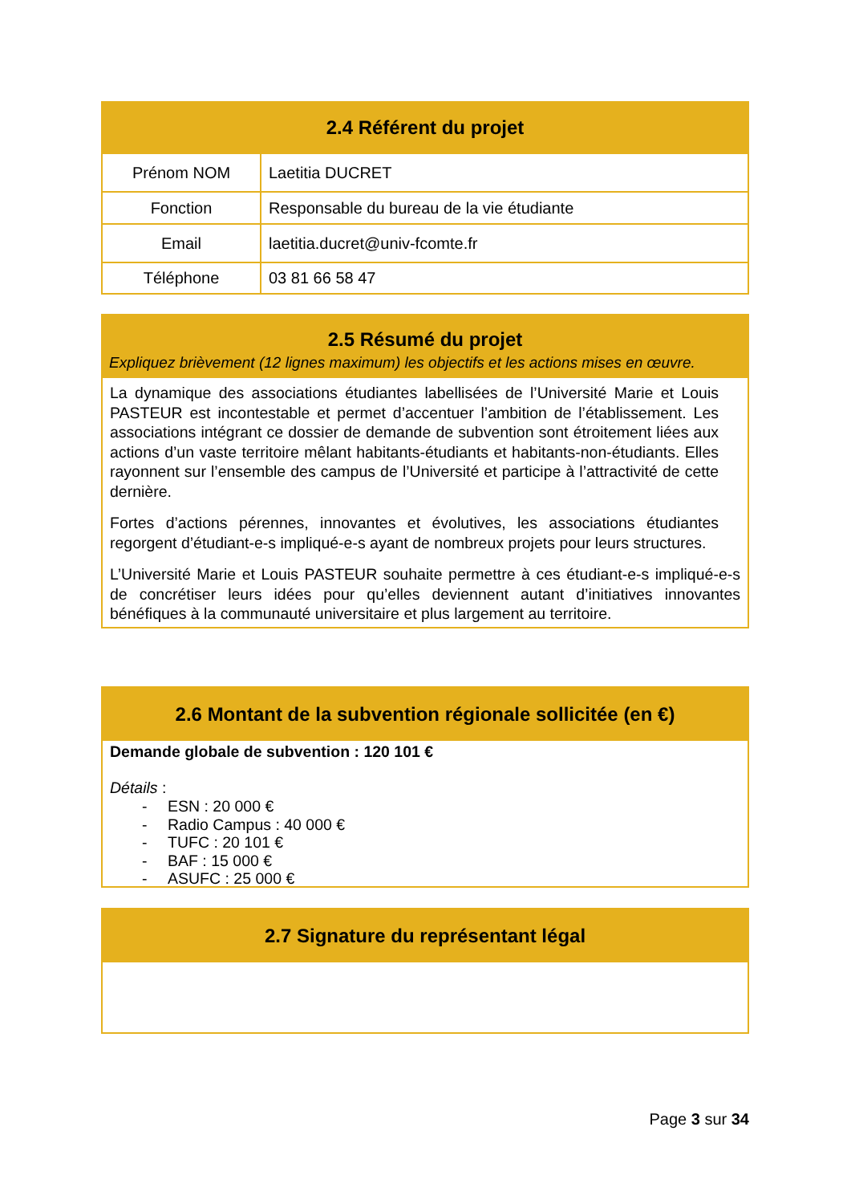2.4 Référent du projet
| Prénom NOM | Laetitia DUCRET |
| Fonction | Responsable du bureau de la vie étudiante |
| Email | laetitia.ducret@univ-fcomte.fr |
| Téléphone | 03 81 66 58 47 |
2.5 Résumé du projet
Expliquez brièvement (12 lignes maximum) les objectifs et les actions mises en œuvre.
La dynamique des associations étudiantes labellisées de l’Université Marie et Louis PASTEUR est incontestable et permet d’accentuer l’ambition de l’établissement. Les associations intégrant ce dossier de demande de subvention sont étroitement liées aux actions d’un vaste territoire mêlant habitants-étudiants et habitants-non-étudiants. Elles rayonnent sur l’ensemble des campus de l’Université et participe à l’attractivité de cette dernière.
Fortes d’actions pérennes, innovantes et évolutives, les associations étudiantes regorgent d’étudiant-e-s impliqué-e-s ayant de nombreux projets pour leurs structures.
L’Université Marie et Louis PASTEUR souhaite permettre à ces étudiant-e-s impliqué-e-s de concrétiser leurs idées pour qu’elles deviennent autant d’initiatives innovantes bénéfiques à la communauté universitaire et plus largement au territoire.
2.6 Montant de la subvention régionale sollicitée (en €)
Demande globale de subvention : 120 101 €
Détails :
- ESN : 20 000 €
- Radio Campus : 40 000 €
- TUFC : 20 101 €
- BAF : 15 000 €
- ASUFC : 25 000 €
2.7 Signature du représentant légal
Page 3 sur 34